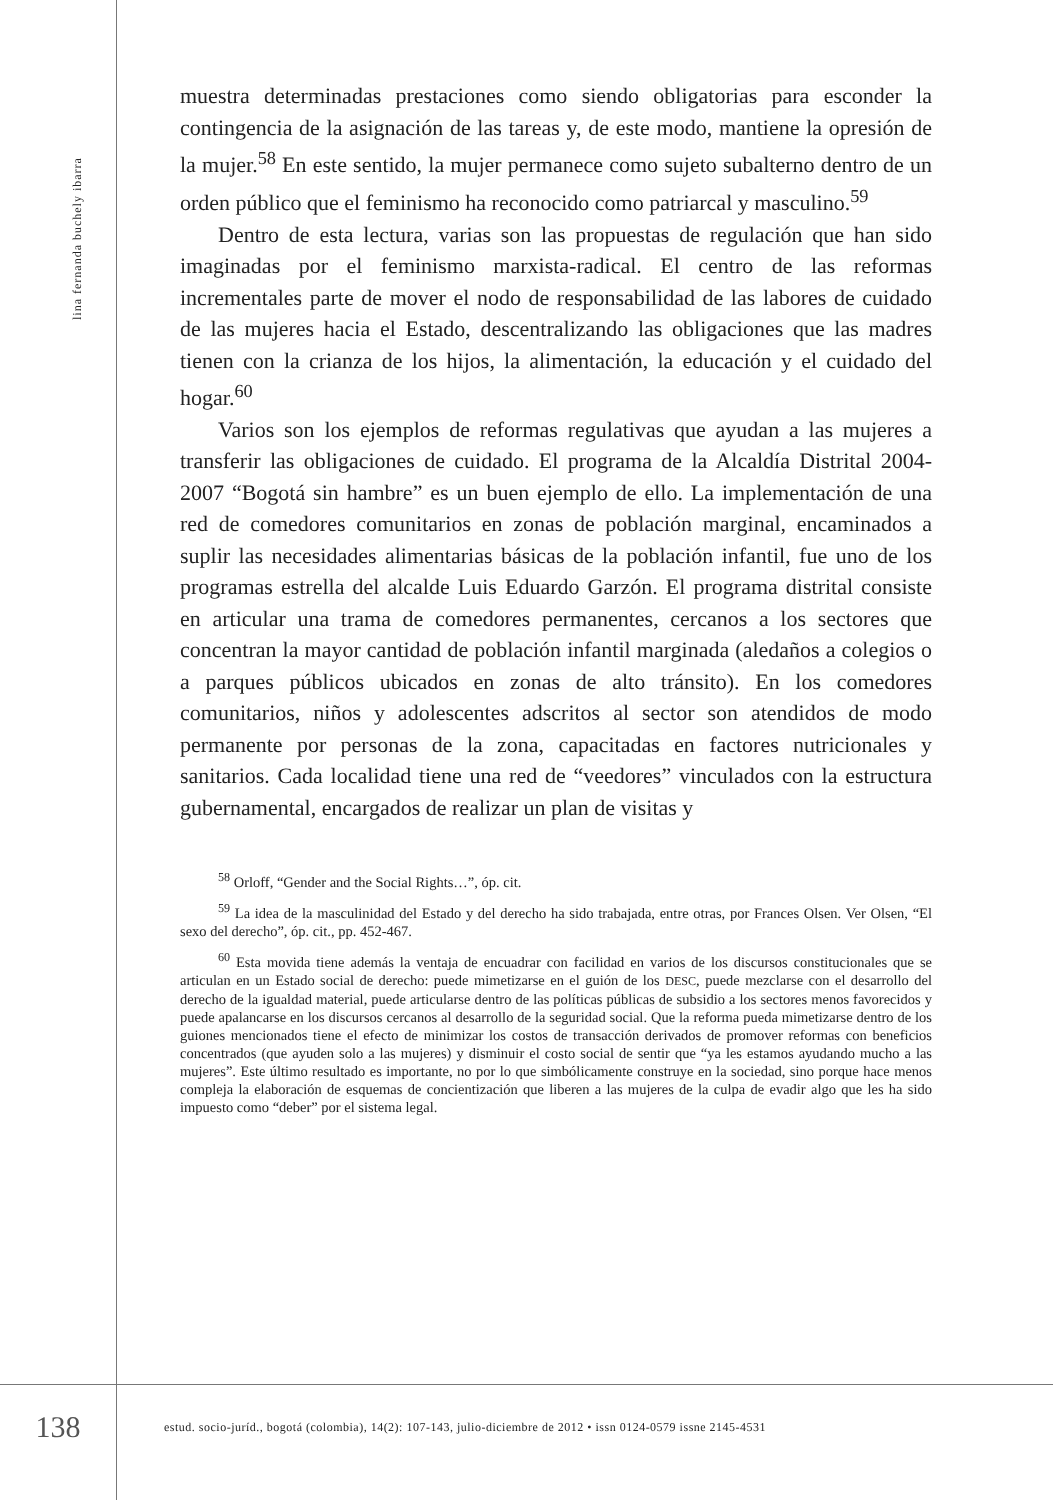lina fernanda buchely ibarra
muestra determinadas prestaciones como siendo obligatorias para esconder la contingencia de la asignación de las tareas y, de este modo, mantiene la opresión de la mujer.<sup>58</sup> En este sentido, la mujer permanece como sujeto subalterno dentro de un orden público que el feminismo ha reconocido como patriarcal y masculino.<sup>59</sup>
Dentro de esta lectura, varias son las propuestas de regulación que han sido imaginadas por el feminismo marxista-radical. El centro de las reformas incrementales parte de mover el nodo de responsabilidad de las labores de cuidado de las mujeres hacia el Estado, descentralizando las obligaciones que las madres tienen con la crianza de los hijos, la alimentación, la educación y el cuidado del hogar.<sup>60</sup>
Varios son los ejemplos de reformas regulativas que ayudan a las mujeres a transferir las obligaciones de cuidado. El programa de la Alcaldía Distrital 2004-2007 “Bogotá sin hambre” es un buen ejemplo de ello. La implementación de una red de comedores comunitarios en zonas de población marginal, encaminados a suplir las necesidades alimentarias básicas de la población infantil, fue uno de los programas estrella del alcalde Luis Eduardo Garzón. El programa distrital consiste en articular una trama de comedores permanentes, cercanos a los sectores que concentran la mayor cantidad de población infantil marginada (aledaños a colegios o a parques públicos ubicados en zonas de alto tránsito). En los comedores comunitarios, niños y adolescentes adscritos al sector son atendidos de modo permanente por personas de la zona, capacitadas en factores nutricionales y sanitarios. Cada localidad tiene una red de “veedores” vinculados con la estructura gubernamental, encargados de realizar un plan de visitas y
<sup>58</sup> Orloff, “Gender and the Social Rights…”, óp. cit.
<sup>59</sup> La idea de la masculinidad del Estado y del derecho ha sido trabajada, entre otras, por Frances Olsen. Ver Olsen, “El sexo del derecho”, óp. cit., pp. 452-467.
<sup>60</sup> Esta movida tiene además la ventaja de encuadrar con facilidad en varios de los discursos constitucionales que se articulan en un Estado social de derecho: puede mimetizarse en el guión de los DESC, puede mezclarse con el desarrollo del derecho de la igualdad material, puede articularse dentro de las políticas públicas de subsidio a los sectores menos favorecidos y puede apalancarse en los discursos cercanos al desarrollo de la seguridad social. Que la reforma pueda mimetizarse dentro de los guiones mencionados tiene el efecto de minimizar los costos de transacción derivados de promover reformas con beneficios concentrados (que ayuden solo a las mujeres) y disminuir el costo social de sentir que “ya les estamos ayudando mucho a las mujeres”. Este último resultado es importante, no por lo que simbólicamente construye en la sociedad, sino porque hace menos compleja la elaboración de esquemas de concientización que liberen a las mujeres de la culpa de evadir algo que les ha sido impuesto como “deber” por el sistema legal.
138
estud. socio-juríd., bogotá (colombia), 14(2): 107-143, julio-diciembre de 2012 • issn 0124-0579 issne 2145-4531